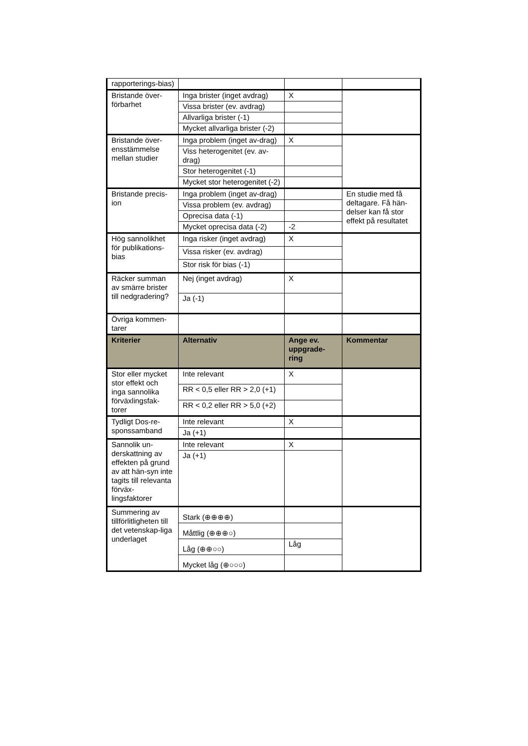| rapporterings-bias) | | | |
| Bristande över-förbarhet | Inga brister (inget avdrag) | X | |
| | Vissa brister (ev. avdrag) | | |
| | Allvarliga brister (-1) | | |
| | Mycket allvarliga brister (-2) | | |
| Bristande över-ensstämmelse mellan studier | Inga problem (inget av-drag) | X | |
| | Viss heterogenitet (ev. av-drag) | | |
| | Stor heterogenitet (-1) | | |
| | Mycket stor heterogenitet (-2) | | |
| Bristande precis-ion | Inga problem (inget av-drag) | | En studie med få deltagare. Få hän-delser kan få stor effekt på resultatet |
| | Vissa problem (ev. avdrag) | | |
| | Oprecisa data (-1) | | |
| | Mycket oprecisa data (-2) | -2 | |
| Hög sannolikhet för publikations-bias | Inga risker (inget avdrag) | X | |
| | Vissa risker (ev. avdrag) | | |
| | Stor risk för bias (-1) | | |
| Räcker summan av smärre brister till nedgradering? | Nej (inget avdrag) | X | |
| | Ja (-1) | | |
| Övriga kommen-tarer | | | |
| Kriterier | Alternativ | Ange ev. uppgrade-ring | Kommentar |
| Stor eller mycket stor effekt och inga sannolika förväxlingsfak-torer | Inte relevant | X | |
| | RR < 0,5 eller RR > 2,0 (+1) | | |
| | RR < 0,2 eller RR > 5,0 (+2) | | |
| Tydligt Dos-re-sponssamband | Inte relevant | X | |
| | Ja (+1) | | |
| Sannolik un-derskattning av effekten på grund av att hän-syn inte tagits till relevanta förväx-lingsfaktorer | Inte relevant | X | |
| | Ja (+1) | | |
| Summering av tillförlitligheten till det vetenskap-liga underlaget | Stark (⊕⊕⊕⊕) | | |
| | Måttlig (⊕⊕⊕○) | | |
| | Låg (⊕⊕○○) | Låg | |
| | Mycket låg (⊕○○○) | | |